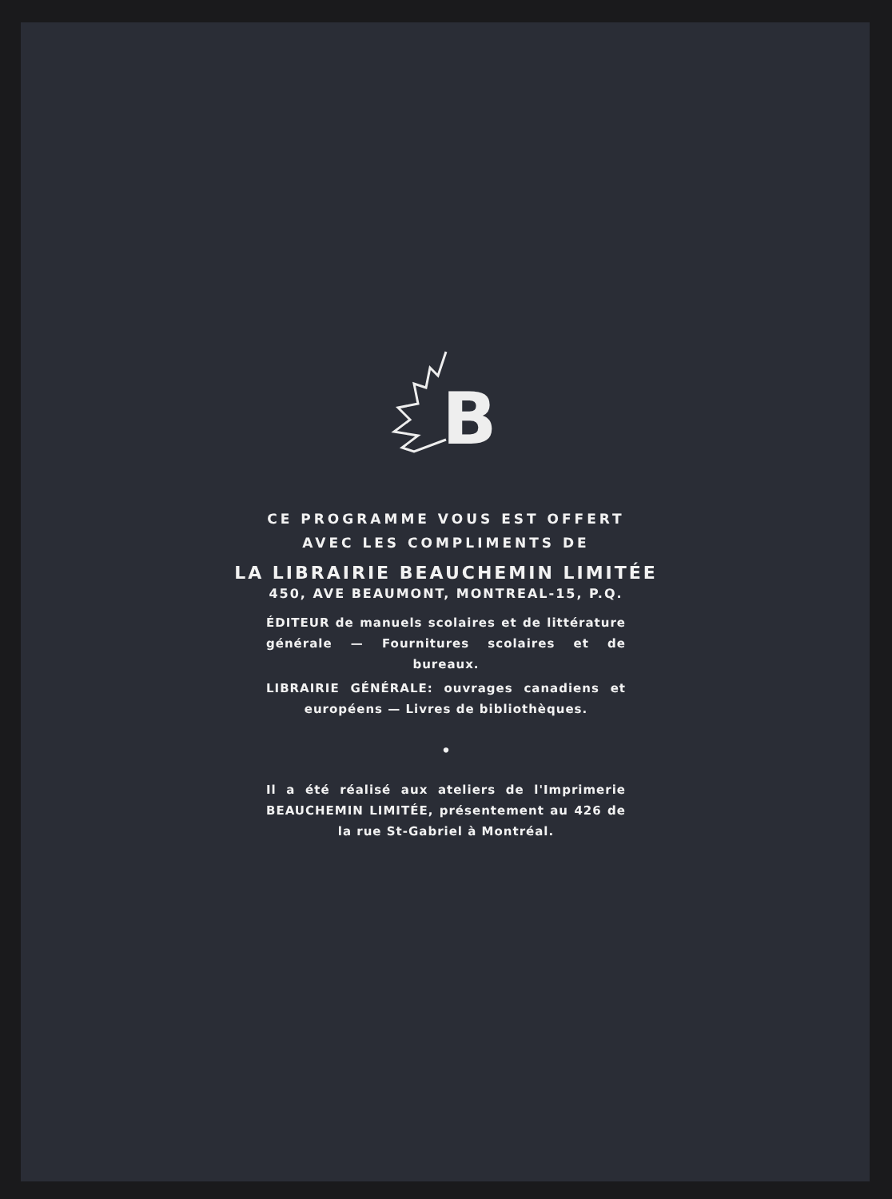B
CE PROGRAMME VOUS EST OFFERT
AVEC LES COMPLIMENTS DE
LA LIBRAIRIE BEAUCHEMIN LIMITÉE
450, AVE BEAUMONT, MONTREAL-15, P.Q.
ÉDITEUR de manuels scolaires et de littérature générale — Fournitures scolaires et de bureaux.
LIBRAIRIE GÉNÉRALE: ouvrages canadiens et européens — Livres de bibliothèques.
•
Il a été réalisé aux ateliers de l'Imprimerie BEAUCHEMIN LIMITÉE, présentement au 426 de la rue St-Gabriel à Montréal.